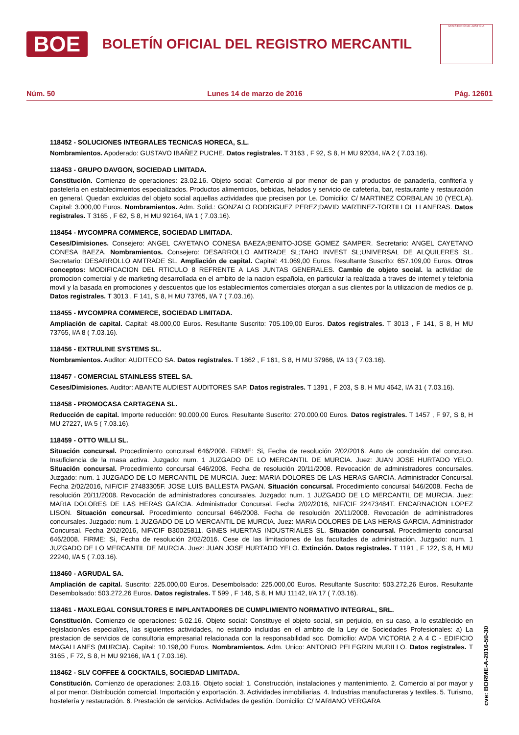BOE
BOLETÍN OFICIAL DEL REGISTRO MERCANTIL
MINISTERIO DE JUSTICIA
Núm. 50 Lunes 14 de marzo de 2016 Pág. 12601
118452 - SOLUCIONES INTEGRALES TECNICAS HORECA, S.L.
Nombramientos. Apoderado: GUSTAVO IBAÑEZ PUCHE. Datos registrales. T 3163 , F 92, S 8, H MU 92034, I/A 2 ( 7.03.16).
118453 - GRUPO DAVGON, SOCIEDAD LIMITADA.
Constitución. Comienzo de operaciones: 23.02.16. Objeto social: Comercio al por menor de pan y productos de panadería, confitería y pastelería en establecimientos especializados. Productos alimenticios, bebidas, helados y servicio de cafetería, bar, restaurante y restauración en general. Quedan excluidas del objeto social aquellas actividades que precisen por Le. Domicilio: C/ MARTINEZ CORBALAN 10 (YECLA). Capital: 3.000,00 Euros. Nombramientos. Adm. Solid.: GONZALO RODRIGUEZ PEREZ;DAVID MARTINEZ-TORTILLOL LLANERAS. Datos registrales. T 3165 , F 62, S 8, H MU 92164, I/A 1 ( 7.03.16).
118454 - MYCOMPRA COMMERCE, SOCIEDAD LIMITADA.
Ceses/Dimisiones. Consejero: ANGEL CAYETANO CONESA BAEZA;BENITO-JOSE GOMEZ SAMPER. Secretario: ANGEL CAYETANO CONESA BAEZA. Nombramientos. Consejero: DESARROLLO AMTRADE SL;TAHO INVEST SL;UNIVERSAL DE ALQUILERES SL. Secretario: DESARROLLO AMTRADE SL. Ampliación de capital. Capital: 41.069,00 Euros. Resultante Suscrito: 657.109,00 Euros. Otros conceptos: MODIFICACION DEL RTICULO 8 REFRENTE A LAS JUNTAS GENERALES. Cambio de objeto social. la actividad de promocion comercial y de marketing desarrollada en el ambito de la nacion española, en particular la realizada a traves de internet y telefonia movil y la basada en promociones y descuentos que los establecimientos comerciales otorgan a sus clientes por la utilizacion de medios de p. Datos registrales. T 3013 , F 141, S 8, H MU 73765, I/A 7 ( 7.03.16).
118455 - MYCOMPRA COMMERCE, SOCIEDAD LIMITADA.
Ampliación de capital. Capital: 48.000,00 Euros. Resultante Suscrito: 705.109,00 Euros. Datos registrales. T 3013 , F 141, S 8, H MU 73765, I/A 8 ( 7.03.16).
118456 - EXTRULINE SYSTEMS SL.
Nombramientos. Auditor: AUDITECO SA. Datos registrales. T 1862 , F 161, S 8, H MU 37966, I/A 13 ( 7.03.16).
118457 - COMERCIAL STAINLESS STEEL SA.
Ceses/Dimisiones. Auditor: ABANTE AUDIEST AUDITORES SAP. Datos registrales. T 1391 , F 203, S 8, H MU 4642, I/A 31 ( 7.03.16).
118458 - PROMOCASA CARTAGENA SL.
Reducción de capital. Importe reducción: 90.000,00 Euros. Resultante Suscrito: 270.000,00 Euros. Datos registrales. T 1457 , F 97, S 8, H MU 27227, I/A 5 ( 7.03.16).
118459 - OTTO WILLI SL.
Situación concursal. Procedimiento concursal 646/2008. FIRME: Si, Fecha de resolución 2/02/2016. Auto de conclusión del concurso. Insuficiencia de la masa activa. Juzgado: num. 1 JUZGADO DE LO MERCANTIL DE MURCIA. Juez: JUAN JOSE HURTADO YELO. Situación concursal. Procedimiento concursal 646/2008. Fecha de resolución 20/11/2008. Revocación de administradores concursales. Juzgado: num. 1 JUZGADO DE LO MERCANTIL DE MURCIA. Juez: MARIA DOLORES DE LAS HERAS GARCIA. Administrador Concursal. Fecha 2/02/2016, NIF/CIF 27483305F. JOSE LUIS BALLESTA PAGAN. Situación concursal. Procedimiento concursal 646/2008. Fecha de resolución 20/11/2008. Revocación de administradores concursales. Juzgado: num. 1 JUZGADO DE LO MERCANTIL DE MURCIA. Juez: MARIA DOLORES DE LAS HERAS GARCIA. Administrador Concursal. Fecha 2/02/2016, NIF/CIF 22473484T. ENCARNACION LOPEZ LISON. Situación concursal. Procedimiento concursal 646/2008. Fecha de resolución 20/11/2008. Revocación de administradores concursales. Juzgado: num. 1 JUZGADO DE LO MERCANTIL DE MURCIA. Juez: MARIA DOLORES DE LAS HERAS GARCIA. Administrador Concursal. Fecha 2/02/2016, NIF/CIF B30025811. GINES HUERTAS INDUSTRIALES SL. Situación concursal. Procedimiento concursal 646/2008. FIRME: Si, Fecha de resolución 2/02/2016. Cese de las limitaciones de las facultades de administración. Juzgado: num. 1 JUZGADO DE LO MERCANTIL DE MURCIA. Juez: JUAN JOSE HURTADO YELO. Extinción. Datos registrales. T 1191 , F 122, S 8, H MU 22240, I/A 5 ( 7.03.16).
118460 - AGRUDAL SA.
Ampliación de capital. Suscrito: 225.000,00 Euros. Desembolsado: 225.000,00 Euros. Resultante Suscrito: 503.272,26 Euros. Resultante Desembolsado: 503.272,26 Euros. Datos registrales. T 599 , F 146, S 8, H MU 11142, I/A 17 ( 7.03.16).
118461 - MAXLEGAL CONSULTORES E IMPLANTADORES DE CUMPLIMIENTO NORMATIVO INTEGRAL, SRL.
Constitución. Comienzo de operaciones: 5.02.16. Objeto social: Constituye el objeto social, sin perjuicio, en su caso, a lo establecido en legislacion/es especial/es, las siguientes actividades, no estando incluidas en el ambito de la Ley de Sociedades Profesionales: a) La prestacion de servicios de consultoria empresarial relacionada con la responsabilidad soc. Domicilio: AVDA VICTORIA 2 A 4 C - EDIFICIO MAGALLANES (MURCIA). Capital: 10.198,00 Euros. Nombramientos. Adm. Unico: ANTONIO PELEGRIN MURILLO. Datos registrales. T 3165 , F 72, S 8, H MU 92166, I/A 1 ( 7.03.16).
118462 - SLV COFFEE & COCKTAILS, SOCIEDAD LIMITADA.
Constitución. Comienzo de operaciones: 2.03.16. Objeto social: 1. Construcción, instalaciones y mantenimiento. 2. Comercio al por mayor y al por menor. Distribución comercial. Importación y exportación. 3. Actividades inmobiliarias. 4. Industrias manufactureras y textiles. 5. Turismo, hostelería y restauración. 6. Prestación de servicios. Actividades de gestión. Domicilio: C/ MARIANO VERGARA
cve: BORME-A-2016-50-30